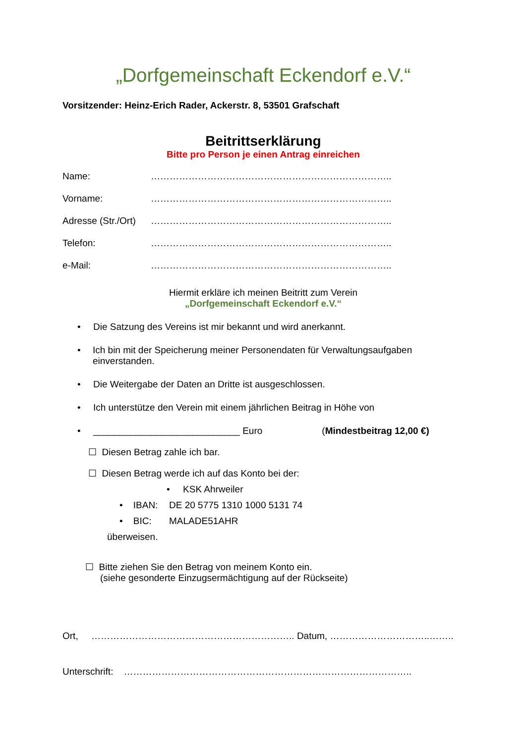„Dorfgemeinschaft Eckendorf e.V.“
Vorsitzender: Heinz-Erich Rader, Ackerstr. 8, 53501 Grafschaft
Beitrittserklärung
Bitte pro Person je einen Antrag einreichen
Name: …………………………………………………………………..
Vorname: …………………………………………………………………..
Adresse (Str./Ort) …………………………………………………………………..
Telefon: …………………………………………………………………..
e-Mail: …………………………………………………………………..
Hiermit erkläre ich meinen Beitritt zum Verein
„Dorfgemeinschaft Eckendorf e.V.“
• Die Satzung des Vereins ist mir bekannt und wird anerkannt.
• Ich bin mit der Speicherung meiner Personendaten für Verwaltungsaufgaben einverstanden.
• Die Weitergabe der Daten an Dritte ist ausgeschlossen.
• Ich unterstütze den Verein mit einem jährlichen Beitrag in Höhe von
• ____________________________ Euro (Mindestbeitrag 12,00 €)
☐ Diesen Betrag zahle ich bar.
☐ Diesen Betrag werde ich auf das Konto bei der:
• KSK Ahrweiler
• IBAN: DE 20 5775 1310 1000 5131 74
• BIC: MALADE51AHR
überweisen.
☐ Bitte ziehen Sie den Betrag von meinem Konto ein.
(siehe gesonderte Einzugsermächtigung auf der Rückseite)
Ort, ……………………………………………………….. Datum, …………………………..……..
Unterschrift: ………………………………………………………………………………..